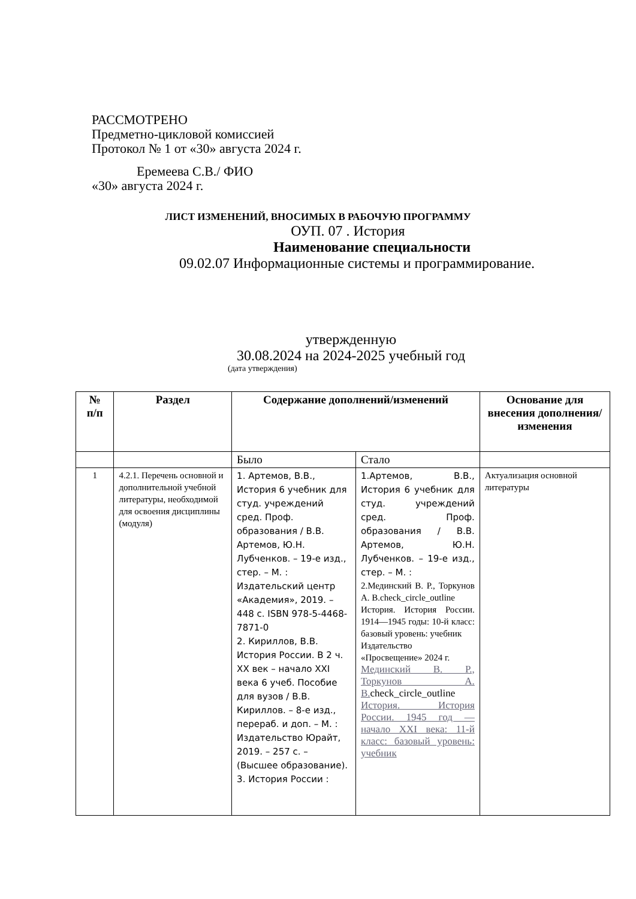РАССМОТРЕНО
Предметно-цикловой комиссией
Протокол № 1 от «30» августа 2024 г.
Еремеева С.В./ ФИО
«30» августа 2024 г.
ЛИСТ ИЗМЕНЕНИЙ, ВНОСИМЫХ В РАБОЧУЮ ПРОГРАММУ
ОУП. 07 . История
Наименование специальности
09.02.07 Информационные системы и программирование.
утвержденную
30.08.2024 на 2024-2025 учебный год
(дата утверждения)
| № п/п | Раздел | Содержание дополнений/изменений | | Основание для внесения дополнения/изменения |
| --- | --- | --- | --- | --- |
| | | Было | Стало | |
| 1 | 4.2.1. Перечень основной и дополнительной учебной литературы, необходимой для освоения дисциплины (модуля) | 1. Артемов, В.В., История 6 учебник для студ. учреждений сред. Проф. образования / В.В. Артемов, Ю.Н. Лубченков. – 19-е изд., стер. – М. : Издательский центр «Академия», 2019. – 448 с. ISBN 978-5-4468-7871-0 2. Кириллов, В.В. История России. В 2 ч. XX век – начало XXI века 6 учеб. Пособие для вузов / В.В. Кириллов. – 8-е изд., перераб. и доп. – М. : Издательство Юрайт, 2019. – 257 с. – (Высшее образование). 3. История России : | 1.Артемов, В.В., История 6 учебник для студ. учреждений сред. Проф. образования / В.В. Артемов, Ю.Н. Лубченков. – 19-е изд., стер. – М. : 2.Мединский В. Р., Торкунов А. В.check_circle_outline История. История России. 1914—1945 годы: 10-й класс: базовый уровень: учебник Издательство «Просвещение» 2024 г. Мединский В. Р., Торкунов А. В. check_circle_outline История. История России. 1945 год — начало XXI века: 11-й класс: базовый уровень: учебник | Актуализация основной литературы |